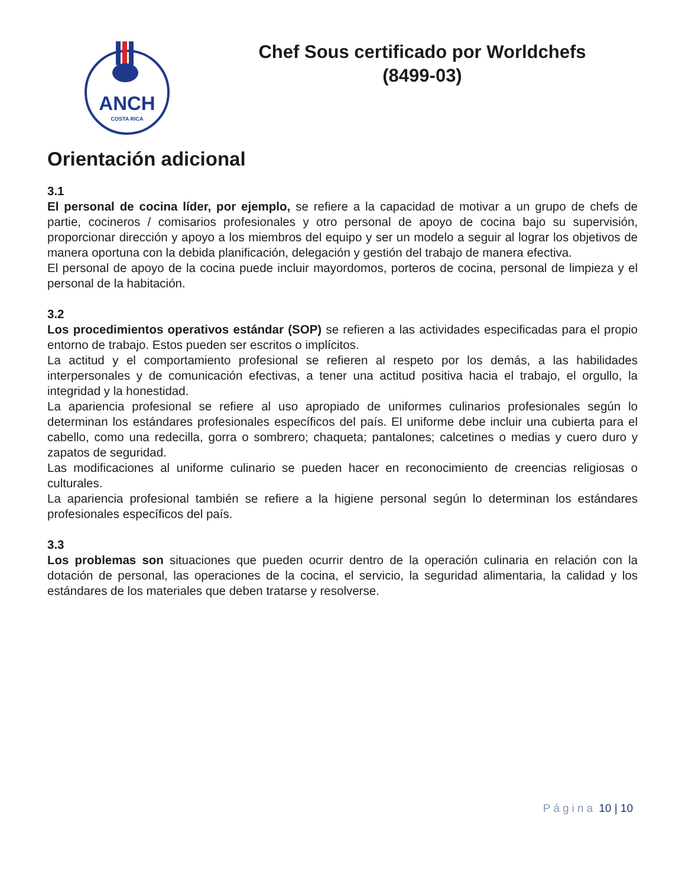ANCH
COSTA RICA
Chef Sous certificado por Worldchefs
(8499-03)
Orientación adicional
3.1
El personal de cocina líder, por ejemplo, se refiere a la capacidad de motivar a un grupo de chefs de partie, cocineros / comisarios profesionales y otro personal de apoyo de cocina bajo su supervisión, proporcionar dirección y apoyo a los miembros del equipo y ser un modelo a seguir al lograr los objetivos de manera oportuna con la debida planificación, delegación y gestión del trabajo de manera efectiva.
El personal de apoyo de la cocina puede incluir mayordomos, porteros de cocina, personal de limpieza y el personal de la habitación.
3.2
Los procedimientos operativos estándar (SOP) se refieren a las actividades especificadas para el propio entorno de trabajo. Estos pueden ser escritos o implícitos.
La actitud y el comportamiento profesional se refieren al respeto por los demás, a las habilidades interpersonales y de comunicación efectivas, a tener una actitud positiva hacia el trabajo, el orgullo, la integridad y la honestidad.
La apariencia profesional se refiere al uso apropiado de uniformes culinarios profesionales según lo determinan los estándares profesionales específicos del país. El uniforme debe incluir una cubierta para el cabello, como una redecilla, gorra o sombrero; chaqueta; pantalones; calcetines o medias y cuero duro y zapatos de seguridad.
Las modificaciones al uniforme culinario se pueden hacer en reconocimiento de creencias religiosas o culturales.
La apariencia profesional también se refiere a la higiene personal según lo determinan los estándares profesionales específicos del país.
3.3
Los problemas son situaciones que pueden ocurrir dentro de la operación culinaria en relación con la dotación de personal, las operaciones de la cocina, el servicio, la seguridad alimentaria, la calidad y los estándares de los materiales que deben tratarse y resolverse.
Página 10 | 10